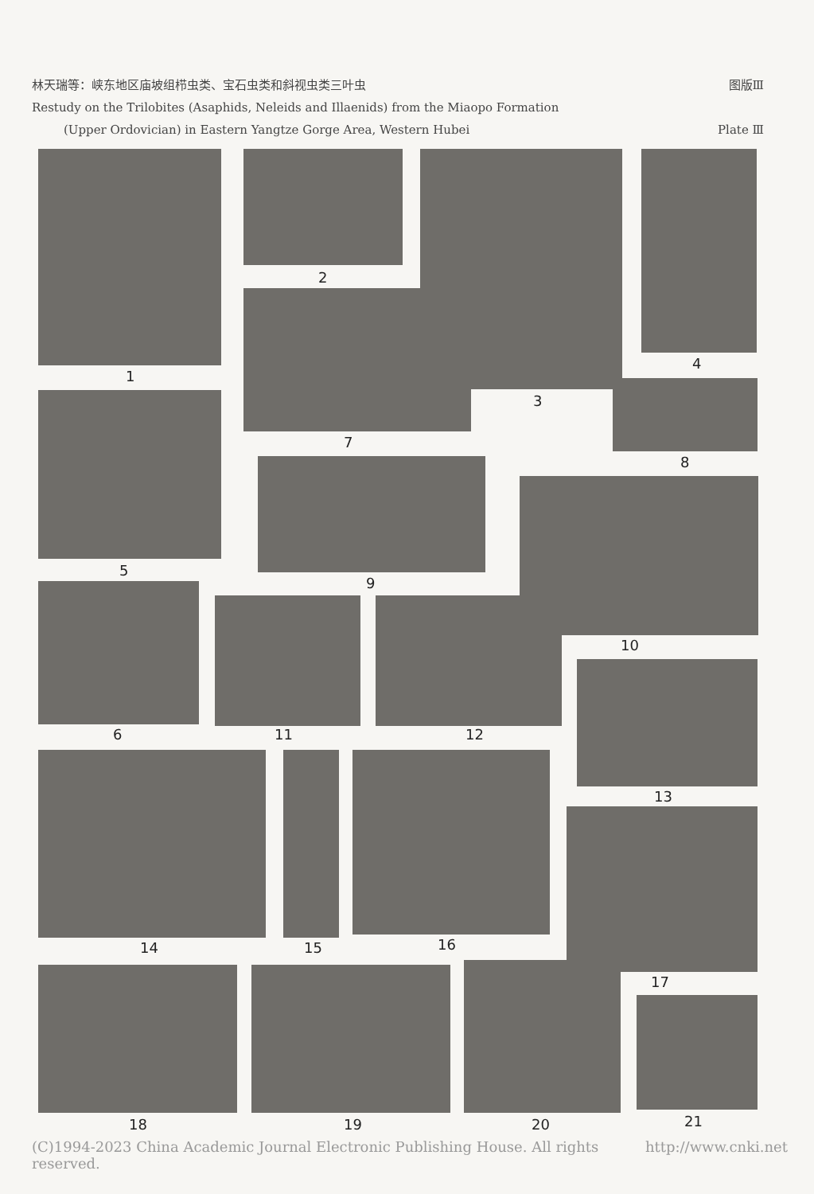林天瑞等：峡东地区庙坡组栉虫类、宝石虫类和斜视虫类三叶虫 图版Ⅲ
Restudy on the Trilobites (Asaphids, Neleids and Illaenids) from the Miaopo Formation
(Upper Ordovician) in Eastern Yangtze Gorge Area, Western Hubei Plate Ⅲ
1
2
3
4
7
5
8
9
10
6 11 12
13
14 15 16
17
18 19 20 21
(C)1994-2023 China Academic Journal Electronic Publishing House. All rights reserved. http://www.cnki.net